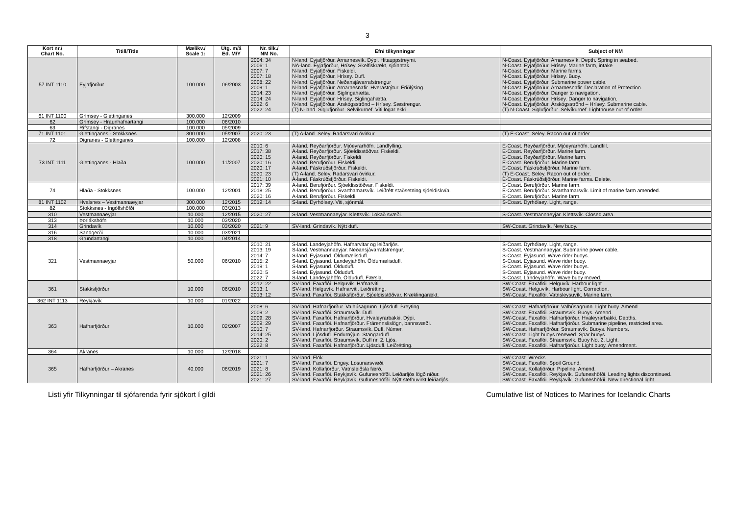3
| Kort nr./ Chart No. | Titill/Title | Mælikv./ Scale 1: | Útg. m/á Ed. M/Y | Nr. tilk./ NM No. | Efni tilkynningar | Subject of NM |
| --- | --- | --- | --- | --- | --- | --- |
| 57 INT 1110 | Eyjafjörður | 100.000 | 06/2003 | 2004: 34 2006: 1 2007: 7 2007: 18 2008: 22 2009: 1 2014: 23 2014: 24 2022: 6 2022: 24 | N-land. Eyjafjörður. Arnarnesvík. Dýpi. Hitauppstreymi. NA-land. Eyjafjörður, Hrísey. Skelfiskrækt, sjóinntak. N-land. Eyjafjörður. Fiskeldi. N-land. Eyjafjörður, Hrísey. Dufl. N-land. Eyjafjörður. Neðansjávarrafstrengur N-land. Eyjafjörður. Arnarnesnafir. Hverastrýtur. Friðlýsing. N-land. Eyjafjörður. Siglingahætta. N-land. Eyjafjörður. Hrísey. Siglingahætta. N-land. Eyjafjörður. Árskógsströnd – Hrísey. Sæstrengur. (T) N-land. Siglufjörður. Selvíkurnef. Viti logar ekki. | N-Coast. Eyjafjörður. Arnarnesvík. Depth. Spring in seabed. N-Coast. Eyjafjörður. Hrísey. Marine farm, intake N-Coast. Eyjafjörður. Marine farms. N-Coast. Eyjafjörður, Hrísey. Buoy. N-Coast. Eyjafjörður. Submarine power cable. N-Coast. Eyjafjörður. Arnarnesnafir. Declaration of Protection. N-Coast. Eyjafjörður. Danger to navigation. N-Coast. Eyjafjörður. Hrísey. Danger to navigation. N-Coast. Eyjafjörður. Árskógsströnd – Hrísey. Submarine cable. (T) N-Coast. Siglufjörður. Selvíkurnef. Lighthouse out of order. |
| 61 INT 1100 | Grímsey - Glettinganes | 300.000 | 12/2009 | | | |
| 62 | Grímsey - Hraunhafnartangi | 100.000 | 06/2010 | | | |
| 63 | Rifstangi - Digranes | 100.000 | 05/2009 | | | |
| 71 INT 1101 | Glettinganes - Stokksnes | 300.000 | 05/2007 | 2020: 23 | (T) A-land. Seley. Radarsvari óvirkur. | (T) E-Coast. Seley. Racon out of order. |
| 72 | Digranes - Glettinganes | 100.000 | 12/2008 | | | |
| 73 INT 1111 | Glettinganes - Hlaða | 100.000 | 11/2007 | 2010: 6 2017: 38 2020: 15 2020: 16 2020: 17 2020: 23 2021: 10 | A-land. Reyðarfjörður. Mjóeyrarhöfn. Landfylling. A-land. Reyðarfjörður. Sjóeldisstöðvar. Fiskeldi. A-land. Reyðarfjörður. Fiskeldi A-land. Berufjörður. Fiskeldi. A-land. Fáskrúðsfjörður. Fiskeldi. (T) A-land. Seley. Radarsvari óvirkur. A-land. Fáskrúðsfjörður. Fiskeldi. | E-Coast. Reyðarfjörður. Mjóeyrarhöfn. Landfill. E-Coast. Reyðarfjörður. Marine farm. E-Coast. Reyðarfjörður. Marine farm. E-Coast. Berufjörður. Marine farm. E-Coast. Fáskrúðsfjörður. Marine farm. (T) E-Coast. Seley. Racon out of order. E-Coast. Fáskrúðsfjörður. Marine farms. Delete. |
| 74 | Hlaða - Stokksnes | 100.000 | 12/2001 | 2017: 39 2018: 25 2020: 16 | A-land. Berufjörður. Sjóeldisstöðvar. Fiskeldi. A-land. Berufjörður. Svarthamarsvík. Leiðrétt staðsetning sjóeldiskvía. A-land. Berufjörður. Fiskeldi. | E-Coast. Berufjörður. Marine farm. E-Coast. Berufjörður. Svarthamarsvík. Limit of marine farm amended. E-Coast. Berufjörður. Marine farm. |
| 81 INT 1102 | Hvalsnes – Vestmannaeyjar | 300.000 | 12/2015 | 2019: 14 | S-land. Dyrhólaey. Viti, sjónmál. | S-Coast. Dyrhólaey. Light, range. |
| 82 | Stokksnes - Ingólfshöfði | 100.000 | 03/2013 | | | |
| 310 | Vestmannaeyjar | 10.000 | 12/2015 | 2020: 27 | S-land. Vestmannaeyjar. Klettsvík. Lokað svæði. | S-Coast. Vestmannaeyjar. Klettsvík. Closed area. |
| 313 | Þorlákshöfn | 10.000 | 03/2020 | | | |
| 314 | Grindavík | 10.000 | 03/2020 | 2021: 9 | SV-land. Grindavík. Nýtt dufl. | SW-Coast. Grindavík. New buoy. |
| 316 | Sandgerði | 10.000 | 03/2021 | | | |
| 318 | Grundartangi | 10.000 | 04/2014 | | | |
| 321 | Vestmannaeyjar | 50.000 | 06/2010 | 2010: 21 2013: 19 2014: 7 2015: 2 2019: 1 2020: 5 2022: 7 | S-land. Landeyjahöfn. Hafnarvitar og leiðarljós. S-land. Vestmannaeyjar. Neðansjávarrafstrengur. S-land. Eyjasund. Öldumælisdufl. S-land. Eyjasund. Landeyjahöfn. Öldumælisdufl. S-land. Eyjasund. Öldudufl. S-land. Eyjasund. Öldudufl. S-land. Landeyjahöfn. Öldudufl. Færsla. | S-Coast. Dyrhólaey. Light, range. S-Coast. Vestmannaeyjar. Submarine power cable. S-Coast. Eyjasund. Wave rider buoys. S-Coast. Eyjasund. Wave rider buoy. S-Coast. Eyjasund. Wave rider buoys. S-Coast. Eyjasund. Wave rider buoy. S-Coast. Landeyjahöfn. Wave buoy moved. |
| 361 | Stakksfjörður | 10.000 | 06/2010 | 2012: 22 2013: 1 2013: 12 | SV-land. Faxaflói. Helguvík. Hafnarviti. SV-land. Helguvík. Hafnarviti. Leiðrétting. SV-land. Faxaflói. Stakksfjörður. Sjóeldisstöðvar. Kræklingarækt. | SW-Coast. Faxaflói. Helguvík. Harbour light. SW-Coast. Helguvík. Harbour light. Correction. SW-Coast. Faxaflói. Vatnsleysuvík. Marine farm. |
| 362 INT 1113 | Reykjavík | 10.000 | 01/2022 | | | |
| 363 | Hafnarfjörður | 10.000 | 02/2007 | 2008: 6 2009: 2 2009: 28 2009: 29 2010: 7 2014: 25 2020: 2 2022: 8 | SV-land. Hafnarfjörður. Valhúsagrunn. Ljósdufl. Breyting. SV-land. Faxaflói. Straumsvík. Dufl. SV-land. Faxaflói. Hafnarfjörður. Hvaleyrarbakki. Dýpi. SV-land. Faxaflói. Hafnarfjörður. Frárennslislögn, bannsvæði. SV-land. Hafnarfjörður. Straumsvík. Dufl. Númer. SV-land. Ljósdufl. Endurnýjun. Stangardufl. SV-land. Faxaflói. Straumsvík. Dufl nr. 2. Ljós. SV-land. Faxaflói. Hafnarfjörður. Ljósdufl. Leiðrétting. | SW-Coast. Hafnarfjörður. Valhúsagrunn. Light buoy. Amend. SW-Coast. Faxaflói. Straumsvík. Buoys. Amend. SW-Coast. Faxaflói. Hafnarfjörður. Hvaleyrarbakki. Depths. SW-Coast. Faxaflói. Hafnarfjörður. Submarine pipeline, restricted area. SW-Coast. Hafnarfjörður. Straumsvík. Buoys. Numbers. SW-Coast. Light buoys renewed. Spar buoys. SW-Coast. Faxaflói. Straumsvík. Buoy No. 2. Light. SW-Coast. Faxaflói. Hafnarfjörður. Light buoy. Amendment. |
| 364 | Akranes | 10.000 | 12/2018 | | | |
| 365 | Hafnarfjörður – Akranes | 40.000 | 06/2019 | 2021: 1 2021: 7 2021: 8 2021: 26 2021: 27 | SV-land. Flök SV-land. Faxaflói. Engey. Losunarsvæði. SV-land. Kollafjörður. Vatnsleiðsla færð. SV-land. Faxaflói. Reykjavík. Gufuneshöfði. Leiðarljós lögð niður. SV-land. Faxaflói. Reykjavík. Gufuneshöfði. Nýtt stefnuvirkt leiðarljós. | SW-Coast. Wrecks. SW-Coast. Faxaflói. Spoil Ground. SW-Coast. Kollafjörður. Pipeline. Amend. SW-Coast. Faxaflói. Reykjavík. Gufuneshöfði. Leading lights discontinued. SW-Coast. Faxaflói. Reykjavík. Gufuneshöfði. New directional light. |
Listi yfir Tilkynningar til sjófarenda fyrir sjókort í gildi Cumulative list of Notices to Marines for Icelandic Charts